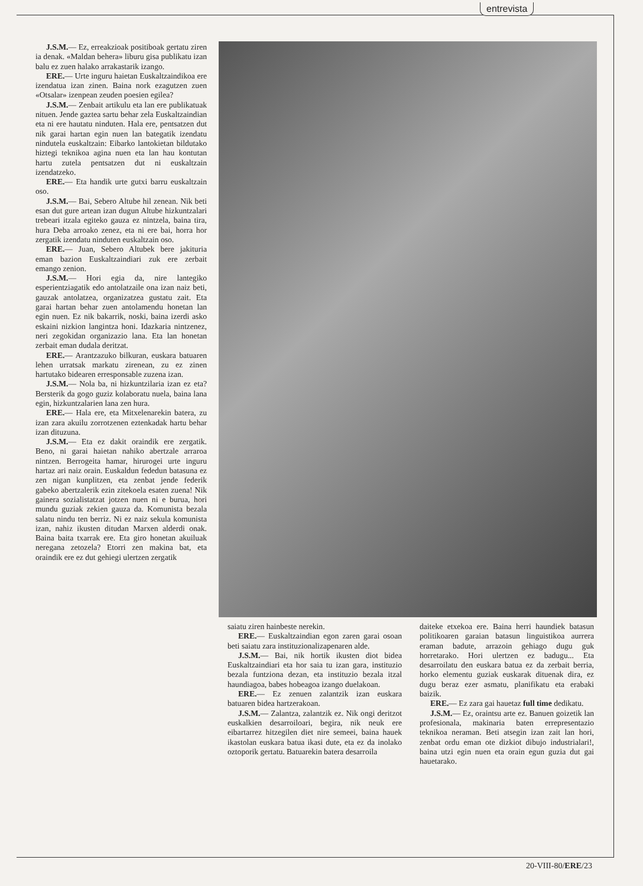entrevista
J.S.M.— Ez, erreakzioak positiboak gertatu ziren ia denak. «Maldan behera» liburu gisa publikatu izan balu ez zuen halako arrakastarik izango.
ERE.— Urte inguru haietan Euskaltzaindikoa ere izendatua izan zinen. Baina nork ezagutzen zuen «Otsalar» izenpean zeuden poesien egilea?
J.S.M.— Zenbait artikulu eta lan ere publikatuak nituen. Jende gaztea sartu behar zela Euskaltzaindian eta ni ere hautatu ninduten. Hala ere, pentsatzen dut nik garai hartan egin nuen lan bategatik izendatu nindutela euskaltzain: Eibarko lantokietan bildutako hiztegi teknikoa agina nuen eta lan hau kontutan hartu zutela pentsatzen dut ni euskaltzain izendatzeko.
ERE.— Eta handik urte gutxi barru euskaltzain oso.
J.S.M.— Bai, Sebero Altube hil zenean. Nik beti esan dut gure artean izan dugun Altube hizkuntzalari trebeari itzala egiteko gauza ez nintzela, baina tira, hura Deba arroako zenez, eta ni ere bai, horra hor zergatik izendatu ninduten euskaltzain oso.
ERE.— Juan, Sebero Altubek bere jakituria eman bazion Euskaltzaindiari zuk ere zerbait emango zenion.
J.S.M.— Hori egia da, nire lantegiko esperientziagatik edo antolatzaile ona izan naiz beti, gauzak antolatzea, organizatzea gustatu zait. Eta garai hartan behar zuen antolamendu honetan lan egin nuen. Ez nik bakarrik, noski, baina izerdi asko eskaini nizkion langintza honi. Idazkaria nintzenez, neri zegokidan organizazio lana. Eta lan honetan zerbait eman dudala deritzat.
ERE.— Arantzazuko bilkuran, euskara batuaren lehen urratsak markatu zirenean, zu ez zinen hartutako bidearen erresponsable zuzena izan.
J.S.M.— Nola ba, ni hizkuntzilaria izan ez eta? Bersterik da gogo guziz kolaboratu nuela, baina lana egin, hizkuntzalarien lana zen hura.
ERE.— Hala ere, eta Mitxelenarekin batera, zu izan zara akuilu zorrotzenen eztenkadak hartu behar izan dituzuna.
J.S.M.— Eta ez dakit oraindik ere zergatik. Beno, ni garai haietan nahiko abertzale arraroa nintzen. Berrogeita hamar, hirurogei urte inguru hartaz ari naiz orain. Euskaldun fededun batasuna ez zen nigan kunplitzen, eta zenbat jende federik gabeko abertzalerik ezin zitekoela esaten zuena! Nik gainera sozialistatzat jotzen nuen ni e burua, hori mundu guziak zekien gauza da. Komunista bezala salatu nindu ten berriz. Ni ez naiz sekula komunista izan, nahiz ikusten ditudan Marxen alderdi onak. Baina baita txarrak ere. Eta giro honetan akuiluak neregana zetozela? Etorri zen makina bat, eta oraindik ere ez dut gehiegi ulertzen zergatik
saiatu ziren hainbeste nerekin.
ERE.— Euskaltzaindian egon zaren garai osoan beti saiatu zara instituzionalizapenaren alde.
J.S.M.— Bai, nik hortik ikusten diot bidea Euskaltzaindiari eta hor saia tu izan gara, instituzio bezala funtziona dezan, eta instituzio bezala itzal haundiagoa, babes hobeagoa izango duelakoan.
ERE.— Ez zenuen zalantzik izan euskara batuaren bidea hartzerakoan.
J.S.M.— Zalantza, zalantzik ez. Nik ongi deritzot euskalkien desarroiloari, begira, nik neuk ere eibartarrez hitzegilen diet nire semeei, baina hauek ikastolan euskara batua ikasi dute, eta ez da inolako oztoporik gertatu. Batuarekin batera desarroila
daiteke etxekoa ere. Baina herri haundiek batasun politikoaren garaian batasun linguistikoa aurrera eraman badute, arrazoin gehiago dugu guk horretarako. Hori ulertzen ez badugu... Eta desarroilatu den euskara batua ez da zerbait berria, horko elementu guziak euskarak dituenak dira, ez dugu beraz ezer asmatu, planifikatu eta erabaki baizik.
ERE.— Ez zara gai hauetaz full time dedikatu.
J.S.M.— Ez, oraintsu arte ez. Banuen goizetik lan profesionala, makinaria baten errepresentazio teknikoa neraman. Beti atsegin izan zait lan hori, zenbat ordu eman ote dizkiot dibujo industrialari!, baina utzi egin nuen eta orain egun guzia dut gai hauetarako.
20-VIII-80/ERE/23